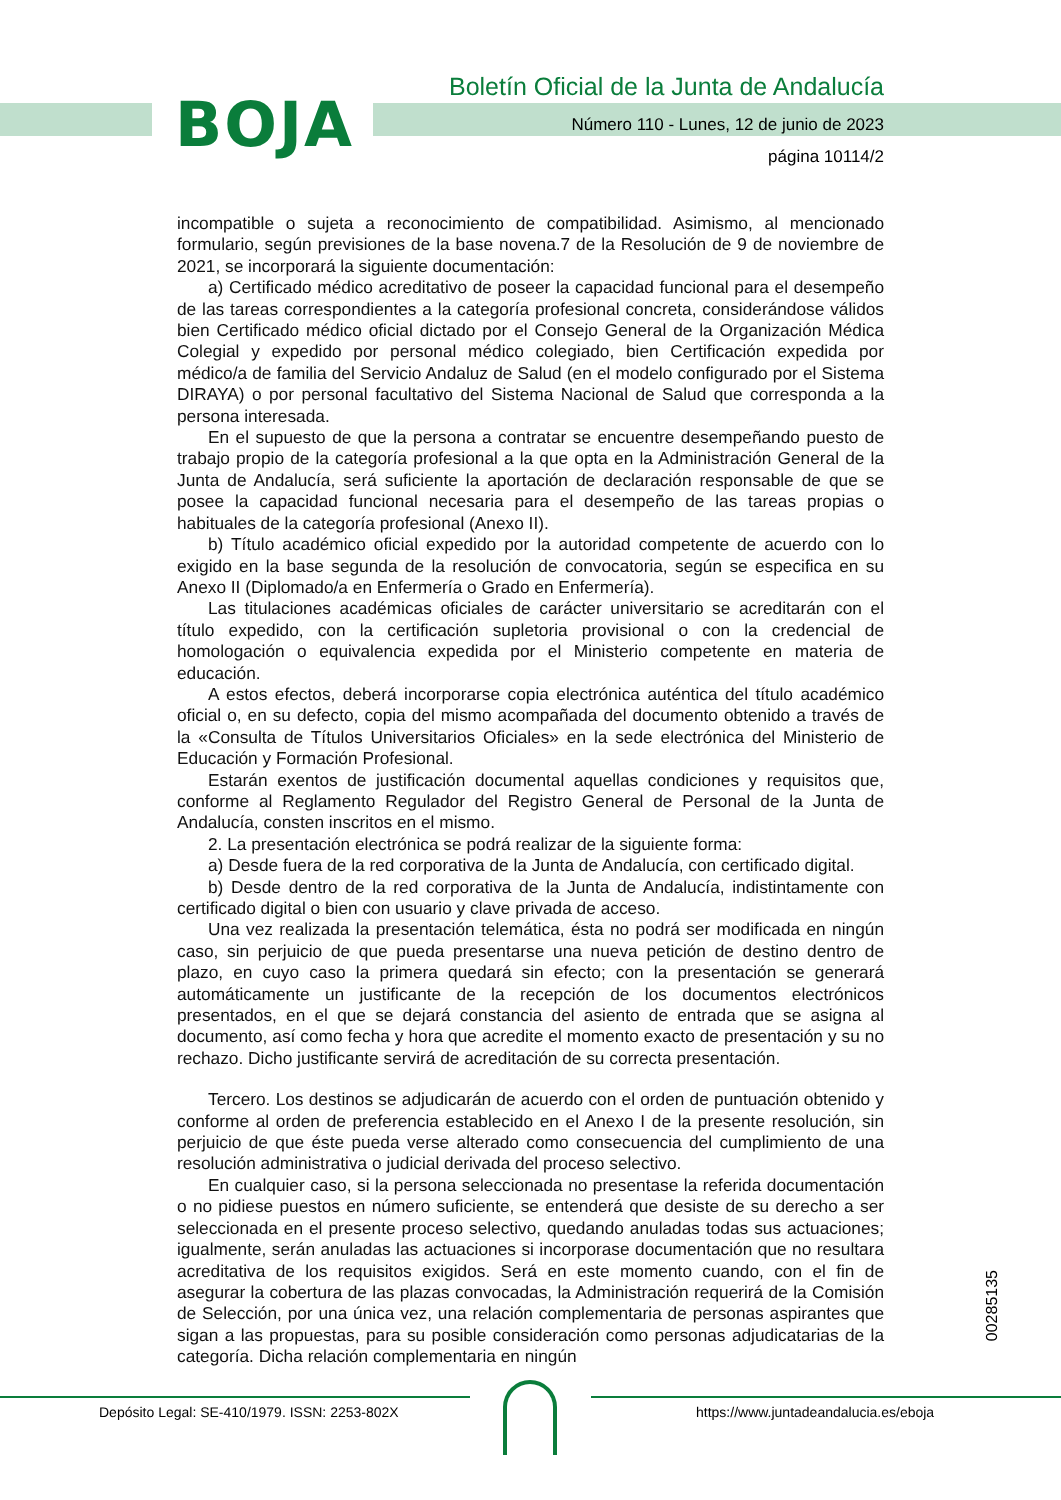BOJA
Boletín Oficial de la Junta de Andalucía
Número 110 - Lunes, 12 de junio de 2023
página 10114/2
incompatible o sujeta a reconocimiento de compatibilidad. Asimismo, al mencionado formulario, según previsiones de la base novena.7 de la Resolución de 9 de noviembre de 2021, se incorporará la siguiente documentación:
a) Certificado médico acreditativo de poseer la capacidad funcional para el desempeño de las tareas correspondientes a la categoría profesional concreta, considerándose válidos bien Certificado médico oficial dictado por el Consejo General de la Organización Médica Colegial y expedido por personal médico colegiado, bien Certificación expedida por médico/a de familia del Servicio Andaluz de Salud (en el modelo configurado por el Sistema DIRAYA) o por personal facultativo del Sistema Nacional de Salud que corresponda a la persona interesada.
En el supuesto de que la persona a contratar se encuentre desempeñando puesto de trabajo propio de la categoría profesional a la que opta en la Administración General de la Junta de Andalucía, será suficiente la aportación de declaración responsable de que se posee la capacidad funcional necesaria para el desempeño de las tareas propias o habituales de la categoría profesional (Anexo II).
b) Título académico oficial expedido por la autoridad competente de acuerdo con lo exigido en la base segunda de la resolución de convocatoria, según se especifica en su Anexo II (Diplomado/a en Enfermería o Grado en Enfermería).
Las titulaciones académicas oficiales de carácter universitario se acreditarán con el título expedido, con la certificación supletoria provisional o con la credencial de homologación o equivalencia expedida por el Ministerio competente en materia de educación.
A estos efectos, deberá incorporarse copia electrónica auténtica del título académico oficial o, en su defecto, copia del mismo acompañada del documento obtenido a través de la «Consulta de Títulos Universitarios Oficiales» en la sede electrónica del Ministerio de Educación y Formación Profesional.
Estarán exentos de justificación documental aquellas condiciones y requisitos que, conforme al Reglamento Regulador del Registro General de Personal de la Junta de Andalucía, consten inscritos en el mismo.
2. La presentación electrónica se podrá realizar de la siguiente forma:
a) Desde fuera de la red corporativa de la Junta de Andalucía, con certificado digital.
b) Desde dentro de la red corporativa de la Junta de Andalucía, indistintamente con certificado digital o bien con usuario y clave privada de acceso.
Una vez realizada la presentación telemática, ésta no podrá ser modificada en ningún caso, sin perjuicio de que pueda presentarse una nueva petición de destino dentro de plazo, en cuyo caso la primera quedará sin efecto; con la presentación se generará automáticamente un justificante de la recepción de los documentos electrónicos presentados, en el que se dejará constancia del asiento de entrada que se asigna al documento, así como fecha y hora que acredite el momento exacto de presentación y su no rechazo. Dicho justificante servirá de acreditación de su correcta presentación.
Tercero. Los destinos se adjudicarán de acuerdo con el orden de puntuación obtenido y conforme al orden de preferencia establecido en el Anexo I de la presente resolución, sin perjuicio de que éste pueda verse alterado como consecuencia del cumplimiento de una resolución administrativa o judicial derivada del proceso selectivo.
En cualquier caso, si la persona seleccionada no presentase la referida documentación o no pidiese puestos en número suficiente, se entenderá que desiste de su derecho a ser seleccionada en el presente proceso selectivo, quedando anuladas todas sus actuaciones; igualmente, serán anuladas las actuaciones si incorporase documentación que no resultara acreditativa de los requisitos exigidos. Será en este momento cuando, con el fin de asegurar la cobertura de las plazas convocadas, la Administración requerirá de la Comisión de Selección, por una única vez, una relación complementaria de personas aspirantes que sigan a las propuestas, para su posible consideración como personas adjudicatarias de la categoría. Dicha relación complementaria en ningún
00285135
Depósito Legal: SE-410/1979. ISSN: 2253-802X
https://www.juntadeandalucia.es/eboja